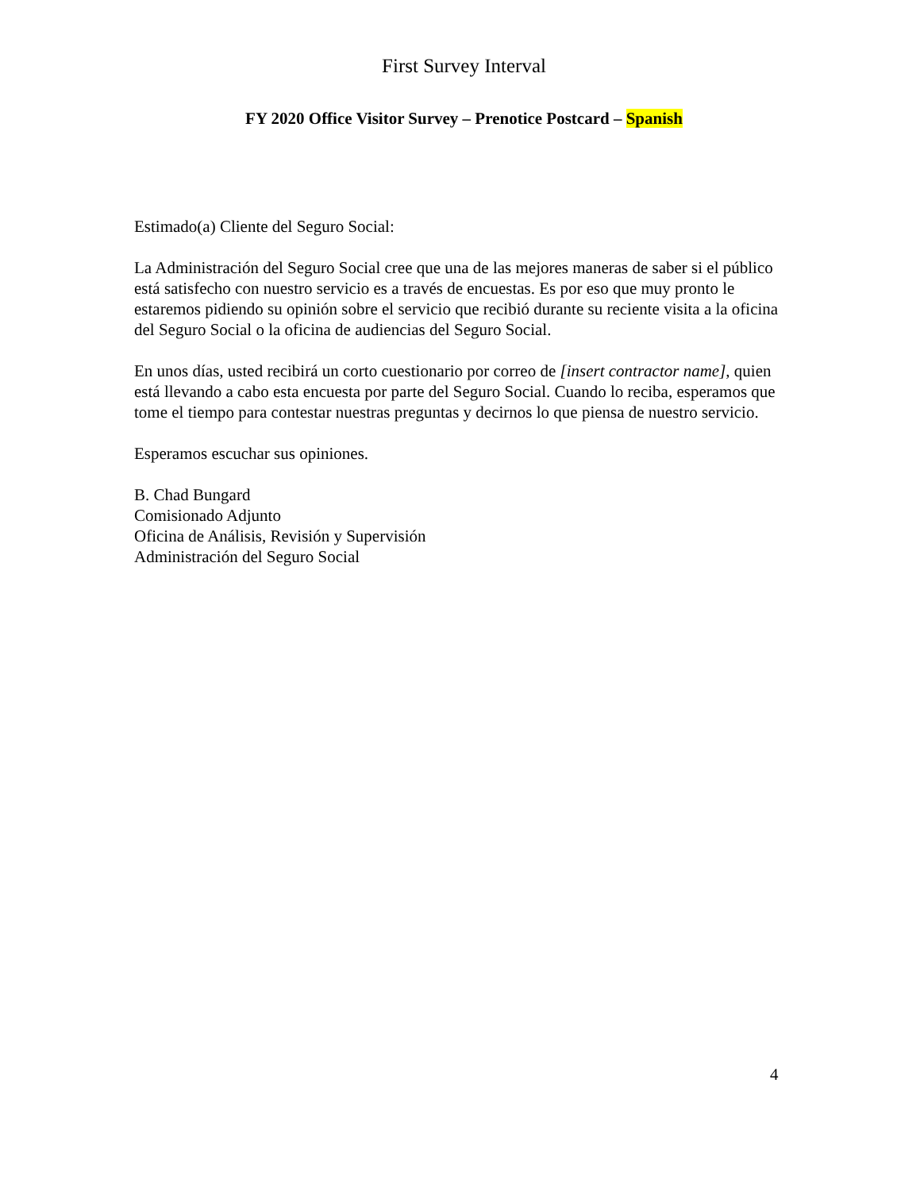First Survey Interval
FY 2020 Office Visitor Survey – Prenotice Postcard – Spanish
Estimado(a) Cliente del Seguro Social:
La Administración del Seguro Social cree que una de las mejores maneras de saber si el público está satisfecho con nuestro servicio es a través de encuestas. Es por eso que muy pronto le estaremos pidiendo su opinión sobre el servicio que recibió durante su reciente visita a la oficina del Seguro Social o la oficina de audiencias del Seguro Social.
En unos días, usted recibirá un corto cuestionario por correo de [insert contractor name], quien está llevando a cabo esta encuesta por parte del Seguro Social. Cuando lo reciba, esperamos que tome el tiempo para contestar nuestras preguntas y decirnos lo que piensa de nuestro servicio.
Esperamos escuchar sus opiniones.
B. Chad Bungard
Comisionado Adjunto
Oficina de Análisis, Revisión y Supervisión
Administración del Seguro Social
4